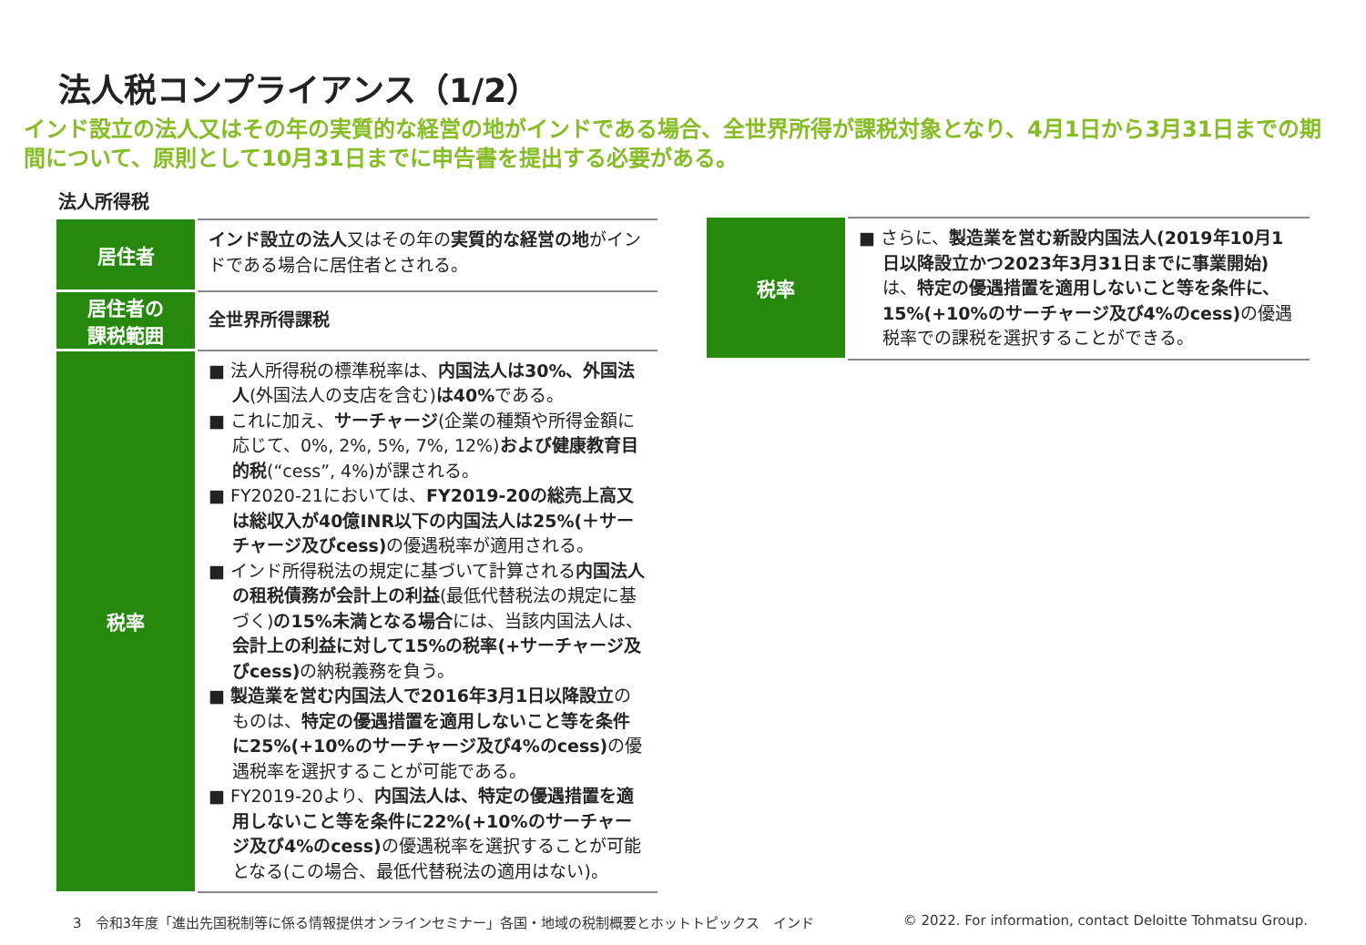法人税コンプライアンス（1/2）
インド設立の法人又はその年の実質的な経営の地がインドである場合、全世界所得が課税対象となり、4月1日から3月31日までの期間について、原則として10月31日までに申告書を提出する必要がある。
法人所得税
| 居住者 | インド設立の法人 又はその年の 実質的な経営の地 がインドである場合に居住者とされる。 |
| 居住者の 課税範囲 | 全世界所得課税 |
| 税率 | ■ 法人所得税の標準税率は、 内国法人は30%、外国法人 (外国法人の支店を含む) は40% である。 ■ これに加え、 サーチャージ (企業の種類や所得金額に応じて、0%, 2%, 5%, 7%, 12%) および健康教育目的税 (“cess”, 4%)が課される。 ■ FY2020-21においては、 FY2019-20の総売上高又は総収入が40億INR以下の内国法人は25%(＋サーチャージ及びcess) の優遇税率が適用される。 ■ インド所得税法の規定に基づいて計算される 内国法人の租税債務が会計上の利益 (最低代替税法の規定に基づく) の15%未満となる場合 には、当該内国法人は、 会計上の利益に対して15%の税率(+サーチャージ及びcess) の納税義務を負う。 ■ 製造業を営む内国法人で2016年3月1日以降設立 のものは、 特定の優遇措置を適用しないこと等を条件に25%(+10%のサーチャージ及び4%のcess) の優遇税率を選択することが可能である。 ■ FY2019-20より、 内国法人は、特定の優遇措置を適用しないこと等を条件に22%(+10%のサーチャージ及び4%のcess) の優遇税率を選択することが可能となる(この場合、最低代替税法の適用はない)。 |
| 税率 | ■ さらに、 製造業を営む新設内国法人(2019年10月1日以降設立かつ2023年3月31日までに事業開始) は、 特定の優遇措置を適用しないこと等を条件に、15%(+10%のサーチャージ及び4%のcess) の優遇税率での課税を選択することができる。 |
3　令和3年度「進出先国税制等に係る情報提供オンラインセミナー」各国・地域の税制概要とホットトピックス　インド
© 2022. For information, contact Deloitte Tohmatsu Group.